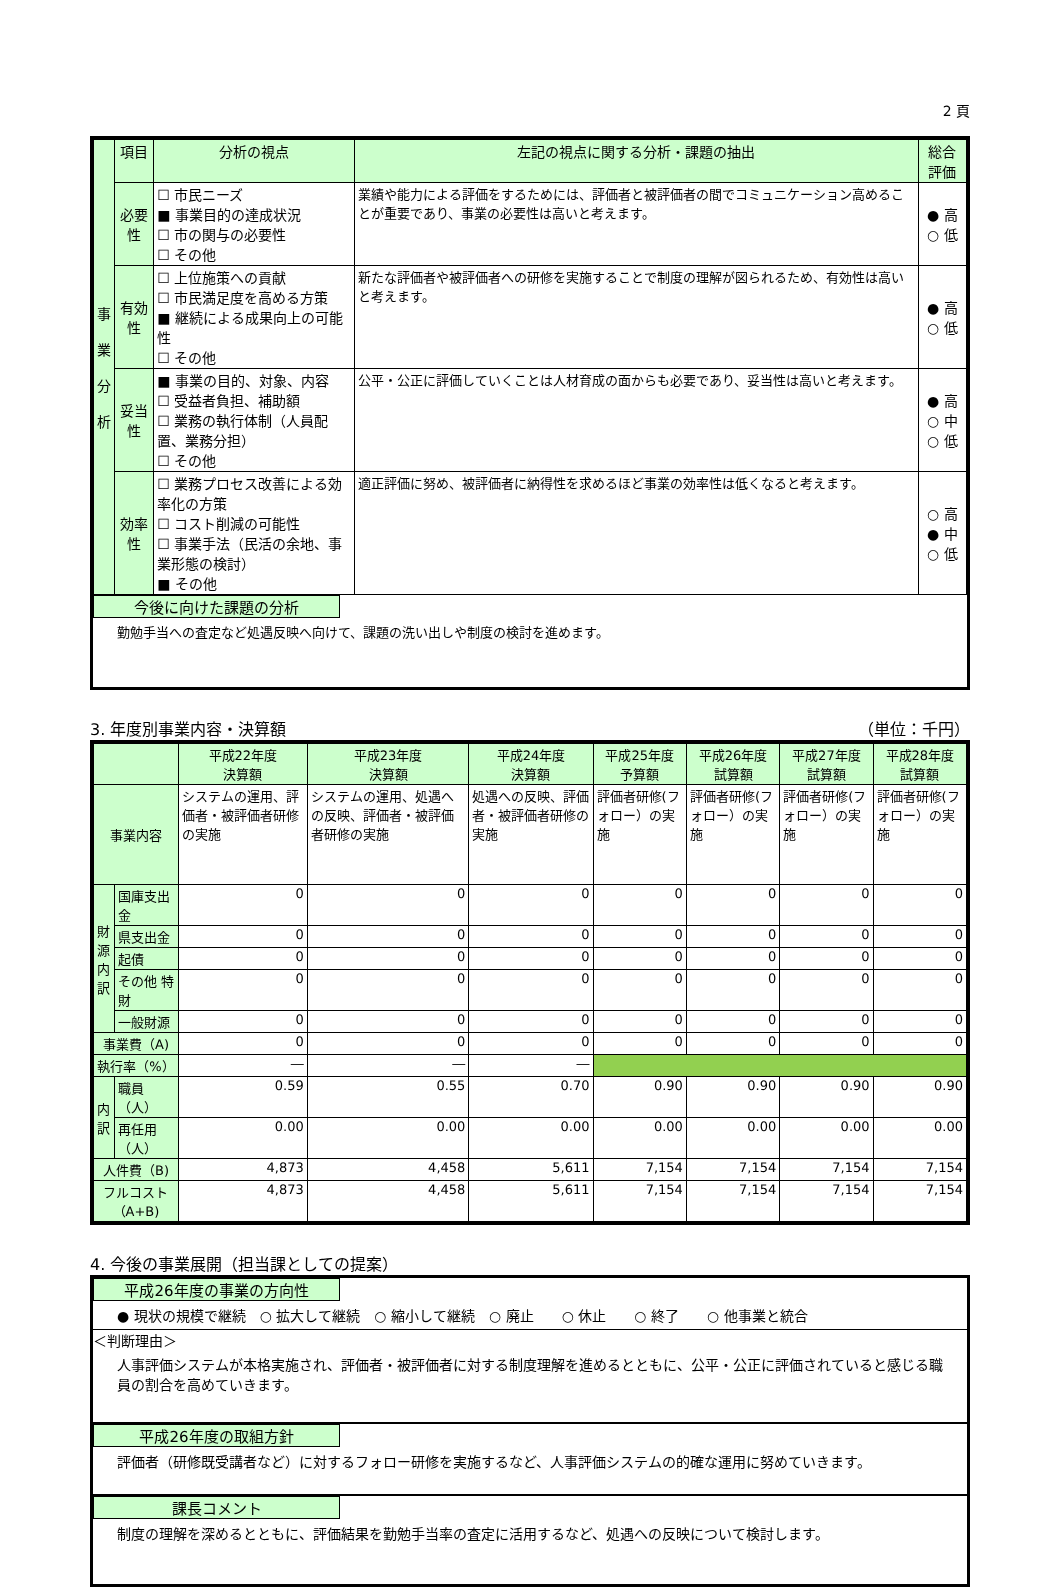2 頁
| 事 業 分 析 | 項目 | 分析の視点 | 左記の視点に関する分析・課題の抽出 | 総合評価 |
| --- | --- | --- | --- | --- |
| | 必要性 | ☐ 市民ニーズ ■ 事業目的の達成状況 ☐ 市の関与の必要性 ☐ その他 | 業績や能力による評価をするためには、評価者と被評価者の間でコミュニケーション高めることが重要であり、事業の必要性は高いと考えます。 | ● 高 ○ 低 |
| | 有効性 | ☐ 上位施策への貢献 ☐ 市民満足度を高める方策 ■ 継続による成果向上の可能性 ☐ その他 | 新たな評価者や被評価者への研修を実施することで制度の理解が図られるため、有効性は高いと考えます。 | ● 高 ○ 低 |
| | 妥当性 | ■ 事業の目的、対象、内容 ☐ 受益者負担、補助額 ☐ 業務の執行体制（人員配置、業務分担） ☐ その他 | 公平・公正に評価していくことは人材育成の面からも必要であり、妥当性は高いと考えます。 | ● 高 ○ 中 ○ 低 |
| | 効率性 | ☐ 業務プロセス改善による効率化の方策 ☐ コスト削減の可能性 ☐ 事業手法（民活の余地、事業形態の検討） ■ その他 | 適正評価に努め、被評価者に納得性を求めるほど事業の効率性は低くなると考えます。 | ○ 高 ● 中 ○ 低 |
今後に向けた課題の分析
勤勉手当への査定など処遇反映へ向けて、課題の洗い出しや制度の検討を進めます。
3. 年度別事業内容・決算額 （単位：千円）
| | | 平成22年度 決算額 | 平成23年度 決算額 | 平成24年度 決算額 | 平成25年度 予算額 | 平成26年度 試算額 | 平成27年度 試算額 | 平成28年度 試算額 |
| --- | --- | --- | --- | --- | --- | --- | --- | --- |
| 事業内容 | | システムの運用、評価者・被評価者研修の実施 | システムの運用、処遇への反映、評価者・被評価者研修の実施 | 処遇への反映、評価者・被評価者研修の実施 | 評価者研修(フォロー）の実施 | 評価者研修(フォロー）の実施 | 評価者研修(フォロー）の実施 | 評価者研修(フォロー）の実施 |
| 財 源 内 訳 | 国庫支出金 | 0 | 0 | 0 | 0 | 0 | 0 | 0 |
| | 県支出金 | 0 | 0 | 0 | 0 | 0 | 0 | 0 |
| | 起債 | 0 | 0 | 0 | 0 | 0 | 0 | 0 |
| | その他 特財 | 0 | 0 | 0 | 0 | 0 | 0 | 0 |
| | 一般財源 | 0 | 0 | 0 | 0 | 0 | 0 | 0 |
| 事業費（A) | | 0 | 0 | 0 | 0 | 0 | 0 | 0 |
| 執行率（%） | | ― | ― | ― | | | | |
| 内 訳 | 職員（人） | 0.59 | 0.55 | 0.70 | 0.90 | 0.90 | 0.90 | 0.90 |
| | 再任用（人） | 0.00 | 0.00 | 0.00 | 0.00 | 0.00 | 0.00 | 0.00 |
| 人件費（B) | | 4,873 | 4,458 | 5,611 | 7,154 | 7,154 | 7,154 | 7,154 |
| フルコスト（A+B) | | 4,873 | 4,458 | 5,611 | 7,154 | 7,154 | 7,154 | 7,154 |
4. 今後の事業展開（担当課としての提案）
平成26年度の事業の方向性
● 現状の規模で継続　○ 拡大して継続　○ 縮小して継続　○ 廃止　　○ 休止　　○ 終了　　○ 他事業と統合
＜判断理由＞
人事評価システムが本格実施され、評価者・被評価者に対する制度理解を進めるとともに、公平・公正に評価されていると感じる職員の割合を高めていきます。
平成26年度の取組方針
評価者（研修既受講者など）に対するフォロー研修を実施するなど、人事評価システムの的確な運用に努めていきます。
課長コメント
制度の理解を深めるとともに、評価結果を勤勉手当率の査定に活用するなど、処遇への反映について検討します。